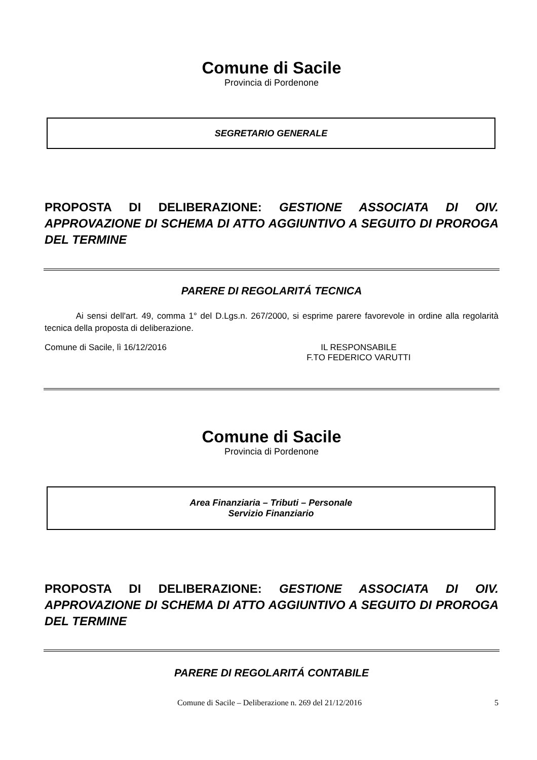Comune di Sacile
Provincia di Pordenone
SEGRETARIO GENERALE
PROPOSTA DI DELIBERAZIONE: GESTIONE ASSOCIATA DI OIV. APPROVAZIONE DI SCHEMA DI ATTO AGGIUNTIVO A SEGUITO DI PROROGA DEL TERMINE
PARERE DI REGOLARITÁ TECNICA
Ai sensi dell'art. 49, comma 1° del D.Lgs.n. 267/2000, si esprime parere favorevole in ordine alla regolarità tecnica della proposta di deliberazione.
Comune di Sacile, lì 16/12/2016 IL RESPONSABILE
F.TO FEDERICO VARUTTI
Comune di Sacile
Provincia di Pordenone
Area Finanziaria – Tributi – Personale
Servizio Finanziario
PROPOSTA DI DELIBERAZIONE: GESTIONE ASSOCIATA DI OIV. APPROVAZIONE DI SCHEMA DI ATTO AGGIUNTIVO A SEGUITO DI PROROGA DEL TERMINE
PARERE DI REGOLARITÁ CONTABILE
Comune di Sacile – Deliberazione n. 269 del 21/12/2016
5